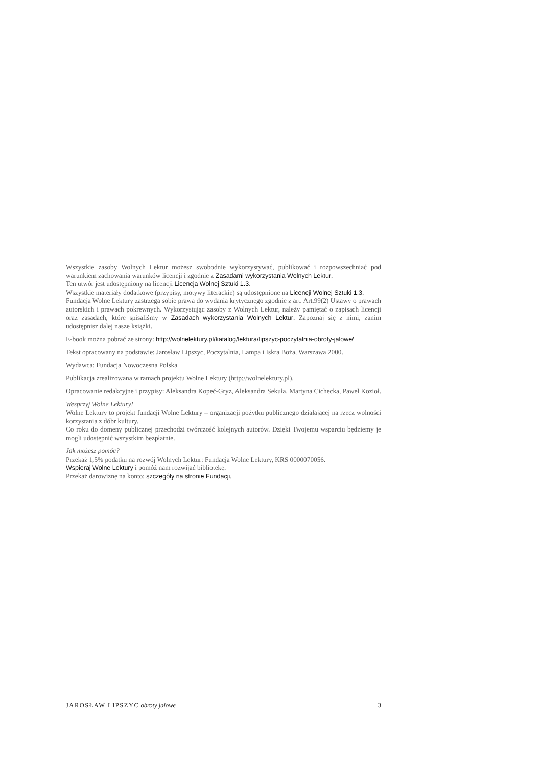Wszystkie zasoby Wolnych Lektur możesz swobodnie wykorzystywać, publikować i rozpowszechniać pod warunkiem zachowania warunków licencji i zgodnie z Zasadami wykorzystania Wolnych Lektur.
Ten utwór jest udostępniony na licencji Licencja Wolnej Sztuki 1.3.
Wszystkie materiały dodatkowe (przypisy, motywy literackie) są udostępnione na Licencji Wolnej Sztuki 1.3.
Fundacja Wolne Lektury zastrzega sobie prawa do wydania krytycznego zgodnie z art. Art.99(2) Ustawy o prawach autorskich i prawach pokrewnych. Wykorzystując zasoby z Wolnych Lektur, należy pamiętać o zapisach licencji oraz zasadach, które spisaliśmy w Zasadach wykorzystania Wolnych Lektur. Zapoznaj się z nimi, zanim udostępnisz dalej nasze książki.
E-book można pobrać ze strony: http://wolnelektury.pl/katalog/lektura/lipszyc-poczytalnia-obroty-jalowe/
Tekst opracowany na podstawie: Jarosław Lipszyc, Poczytalnia, Lampa i Iskra Boża, Warszawa 2000.
Wydawca: Fundacja Nowoczesna Polska
Publikacja zrealizowana w ramach projektu Wolne Lektury (http://wolnelektury.pl).
Opracowanie redakcyjne i przypisy: Aleksandra Kopeć-Gryz, Aleksandra Sekuła, Martyna Cichecka, Paweł Kozioł.
Wesprzyj Wolne Lektury!
Wolne Lektury to projekt fundacji Wolne Lektury – organizacji pożytku publicznego działającej na rzecz wolności korzystania z dóbr kultury.
Co roku do domeny publicznej przechodzi twórczość kolejnych autorów. Dzięki Twojemu wsparciu będziemy je mogli udostępnić wszystkim bezpłatnie.
Jak możesz pomóc?
Przekaż 1,5% podatku na rozwój Wolnych Lektur: Fundacja Wolne Lektury, KRS 0000070056.
Wspieraj Wolne Lektury i pomóż nam rozwijać bibliotekę.
Przekaż darowiznę na konto: szczegóły na stronie Fundacji.
JAROSŁAW LIPSZYC obroty jałowe 3